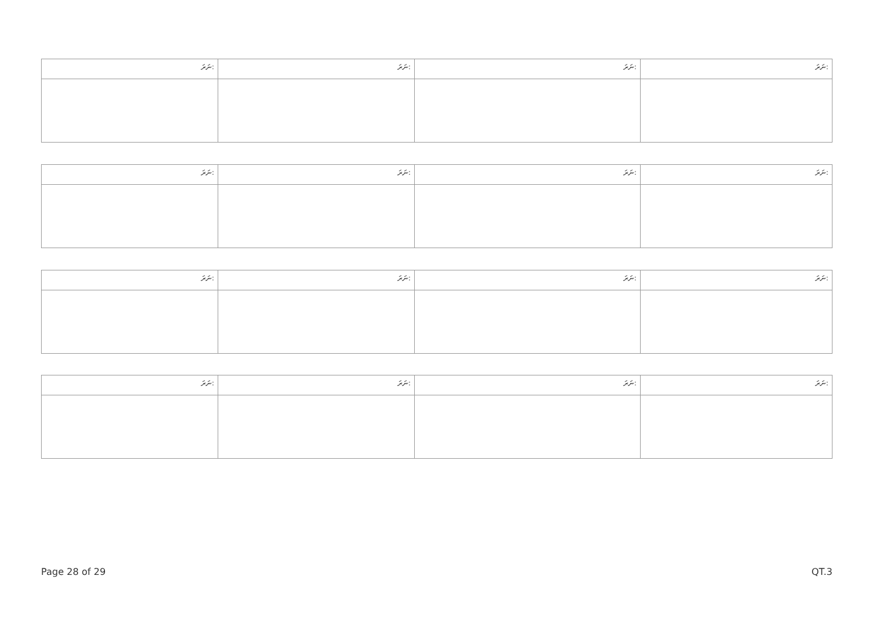| ނަރަ: | ނަރަ: | ނަރަ: | ނަރަ: |
| ނަރަ: | ނަރަ: | ނަރަ: | ނަރަ: |
| ނަރަ: | ނަރަ: | ނަރަ: | ނަރަ: |
| ނަރަ: | ނަރަ: | ނަރަ: | ނަރަ: |
Page 28 of 29 QT.3